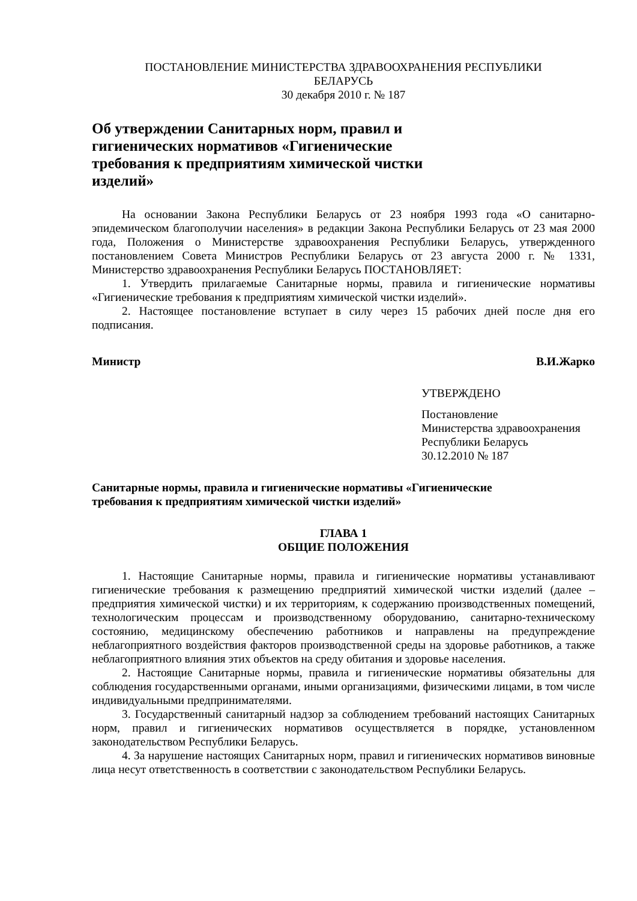ПОСТАНОВЛЕНИЕ МИНИСТЕРСТВА ЗДРАВООХРАНЕНИЯ РЕСПУБЛИКИ
БЕЛАРУСЬ
30 декабря 2010 г. № 187
Об утверждении Санитарных норм, правил и гигиенических нормативов «Гигиенические требования к предприятиям химической чистки изделий»
На основании Закона Республики Беларусь от 23 ноября 1993 года «О санитарно-эпидемическом благополучии населения» в редакции Закона Республики Беларусь от 23 мая 2000 года, Положения о Министерстве здравоохранения Республики Беларусь, утвержденного постановлением Совета Министров Республики Беларусь от 23 августа 2000 г. № 1331, Министерство здравоохранения Республики Беларусь ПОСТАНОВЛЯЕТ:
1. Утвердить прилагаемые Санитарные нормы, правила и гигиенические нормативы «Гигиенические требования к предприятиям химической чистки изделий».
2. Настоящее постановление вступает в силу через 15 рабочих дней после дня его подписания.
Министр В.И.Жарко
УТВЕРЖДЕНО
Постановление
Министерства здравоохранения
Республики Беларусь
30.12.2010 № 187
Санитарные нормы, правила и гигиенические нормативы «Гигиенические
требования к предприятиям химической чистки изделий»
ГЛАВА 1
ОБЩИЕ ПОЛОЖЕНИЯ
1. Настоящие Санитарные нормы, правила и гигиенические нормативы устанавливают гигиенические требования к размещению предприятий химической чистки изделий (далее – предприятия химической чистки) и их территориям, к содержанию производственных помещений, технологическим процессам и производственному оборудованию, санитарно-техническому состоянию, медицинскому обеспечению работников и направлены на предупреждение неблагоприятного воздействия факторов производственной среды на здоровье работников, а также неблагоприятного влияния этих объектов на среду обитания и здоровье населения.
2. Настоящие Санитарные нормы, правила и гигиенические нормативы обязательны для соблюдения государственными органами, иными организациями, физическими лицами, в том числе индивидуальными предпринимателями.
3. Государственный санитарный надзор за соблюдением требований настоящих Санитарных норм, правил и гигиенических нормативов осуществляется в порядке, установленном законодательством Республики Беларусь.
4. За нарушение настоящих Санитарных норм, правил и гигиенических нормативов виновные лица несут ответственность в соответствии с законодательством Республики Беларусь.